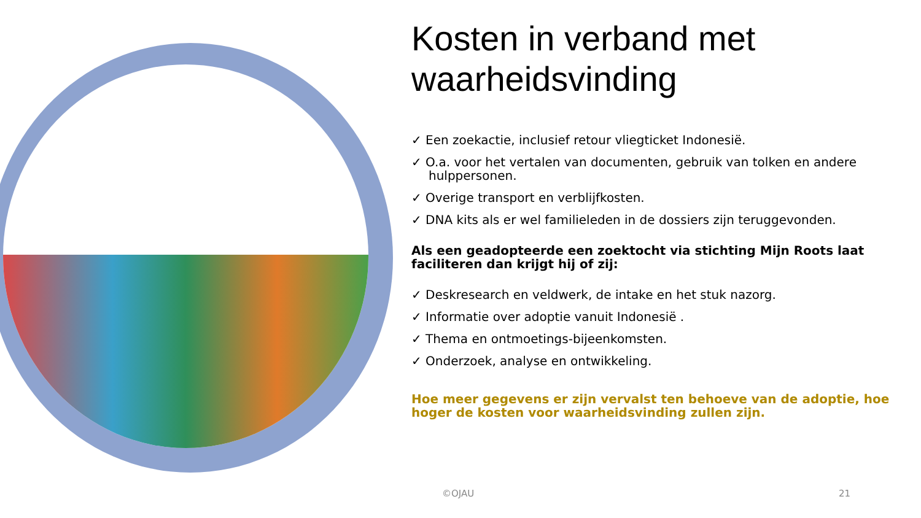Kosten in verband met waarheidsvinding
✓ Een zoekactie, inclusief retour vliegticket Indonesië.
✓ O.a. voor het vertalen van documenten, gebruik van tolken en andere hulppersonen.
✓ Overige transport en verblijfkosten.
✓ DNA kits als er wel familieleden in de dossiers zijn teruggevonden.
Als een geadopteerde een zoektocht via stichting Mijn Roots laat faciliteren dan krijgt hij of zij:
✓ Deskresearch en veldwerk, de intake en het stuk nazorg.
✓ Informatie over adoptie vanuit Indonesië .
✓ Thema en ontmoetings-bijeenkomsten.
✓ Onderzoek, analyse en ontwikkeling.
Hoe meer gegevens er zijn vervalst ten behoeve van de adoptie, hoe hoger de kosten voor waarheidsvinding zullen zijn.
©OJAU 21